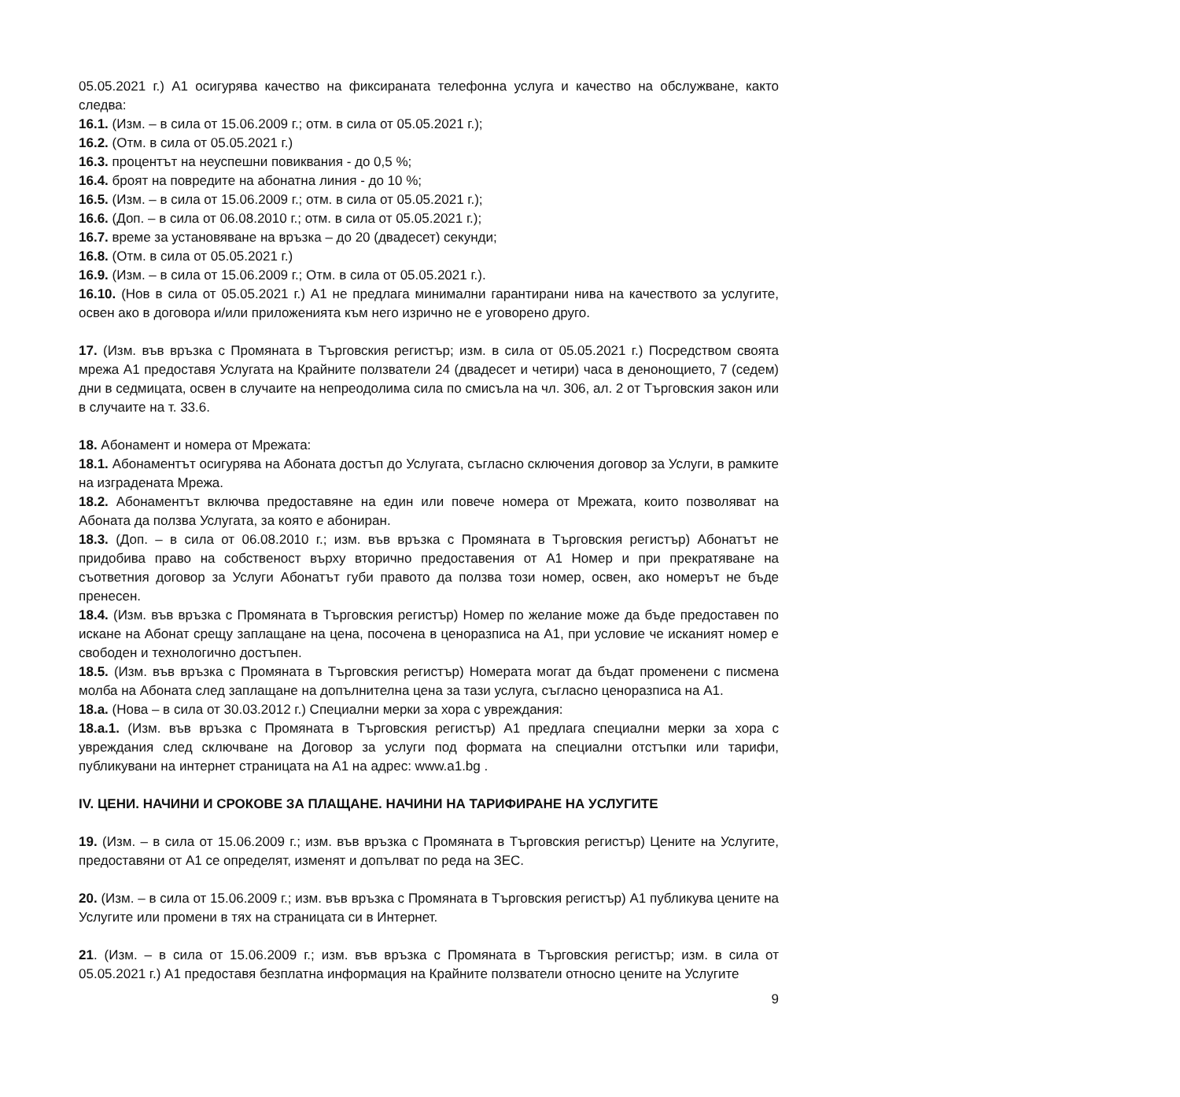05.05.2021 г.) А1 осигурява качество на фиксираната телефонна услуга и качество на обслужване, както следва:
16.1. (Изм. – в сила от 15.06.2009 г.; отм. в сила от 05.05.2021 г.);
16.2. (Отм. в сила от 05.05.2021 г.)
16.3. процентът на неуспешни повиквания - до 0,5 %;
16.4. броят на повредите на абонатна линия - до 10 %;
16.5. (Изм. – в сила от 15.06.2009 г.; отм. в сила от 05.05.2021 г.);
16.6. (Доп. – в сила от 06.08.2010 г.; отм. в сила от 05.05.2021 г.);
16.7. време за установяване на връзка – до 20 (двадесет) секунди;
16.8. (Отм. в сила от 05.05.2021 г.)
16.9. (Изм. – в сила от 15.06.2009 г.; Отм. в сила от 05.05.2021 г.).
16.10. (Нов в сила от 05.05.2021 г.) А1 не предлага минимални гарантирани нива на качеството за услугите, освен ако в договора и/или приложенията към него изрично не е уговорено друго.
17. (Изм. във връзка с Промяната в Търговския регистър; изм. в сила от 05.05.2021 г.) Посредством своята мрежа А1 предоставя Услугата на Крайните ползватели 24 (двадесет и четири) часа в денонощието, 7 (седем) дни в седмицата, освен в случаите на непреодолима сила по смисъла на чл. 306, ал. 2 от Търговския закон или в случаите на т. 33.6.
18. Абонамент и номера от Мрежата:
18.1. Абонаментът осигурява на Абоната достъп до Услугата, съгласно сключения договор за Услуги, в рамките на изградената Мрежа.
18.2. Абонаментът включва предоставяне на един или повече номера от Мрежата, които позволяват на Абоната да ползва Услугата, за която е абониран.
18.3. (Доп. – в сила от 06.08.2010 г.; изм. във връзка с Промяната в Търговския регистър) Абонатът не придобива право на собственост върху вторично предоставения от А1 Номер и при прекратяване на съответния договор за Услуги Абонатът губи правото да ползва този номер, освен, ако номерът не бъде пренесен.
18.4. (Изм. във връзка с Промяната в Търговския регистър) Номер по желание може да бъде предоставен по искане на Абонат срещу заплащане на цена, посочена в ценоразписа на А1, при условие че исканият номер е свободен и технологично достъпен.
18.5. (Изм. във връзка с Промяната в Търговския регистър) Номерата могат да бъдат променени с писмена молба на Абоната след заплащане на допълнителна цена за тази услуга, съгласно ценоразписа на А1.
18.а. (Нова – в сила от 30.03.2012 г.) Специални мерки за хора с увреждания:
18.а.1. (Изм. във връзка с Промяната в Търговския регистър) А1 предлага специални мерки за хора с увреждания след сключване на Договор за услуги под формата на специални отстъпки или тарифи, публикувани на интернет страницата на А1 на адрес: www.a1.bg .
IV. ЦЕНИ. НАЧИНИ И СРОКОВЕ ЗА ПЛАЩАНЕ. НАЧИНИ НА ТАРИФИРАНЕ НА УСЛУГИТЕ
19. (Изм. – в сила от 15.06.2009 г.; изм. във връзка с Промяната в Търговския регистър) Цените на Услугите, предоставяни от А1 се определят, изменят и допълват по реда на ЗЕС.
20. (Изм. – в сила от 15.06.2009 г.; изм. във връзка с Промяната в Търговския регистър) А1 публикува цените на Услугите или промени в тях на страницата си в Интернет.
21. (Изм. – в сила от 15.06.2009 г.; изм. във връзка с Промяната в Търговския регистър; изм. в сила от 05.05.2021 г.) А1 предоставя безплатна информация на Крайните ползватели относно цените на Услугите
9